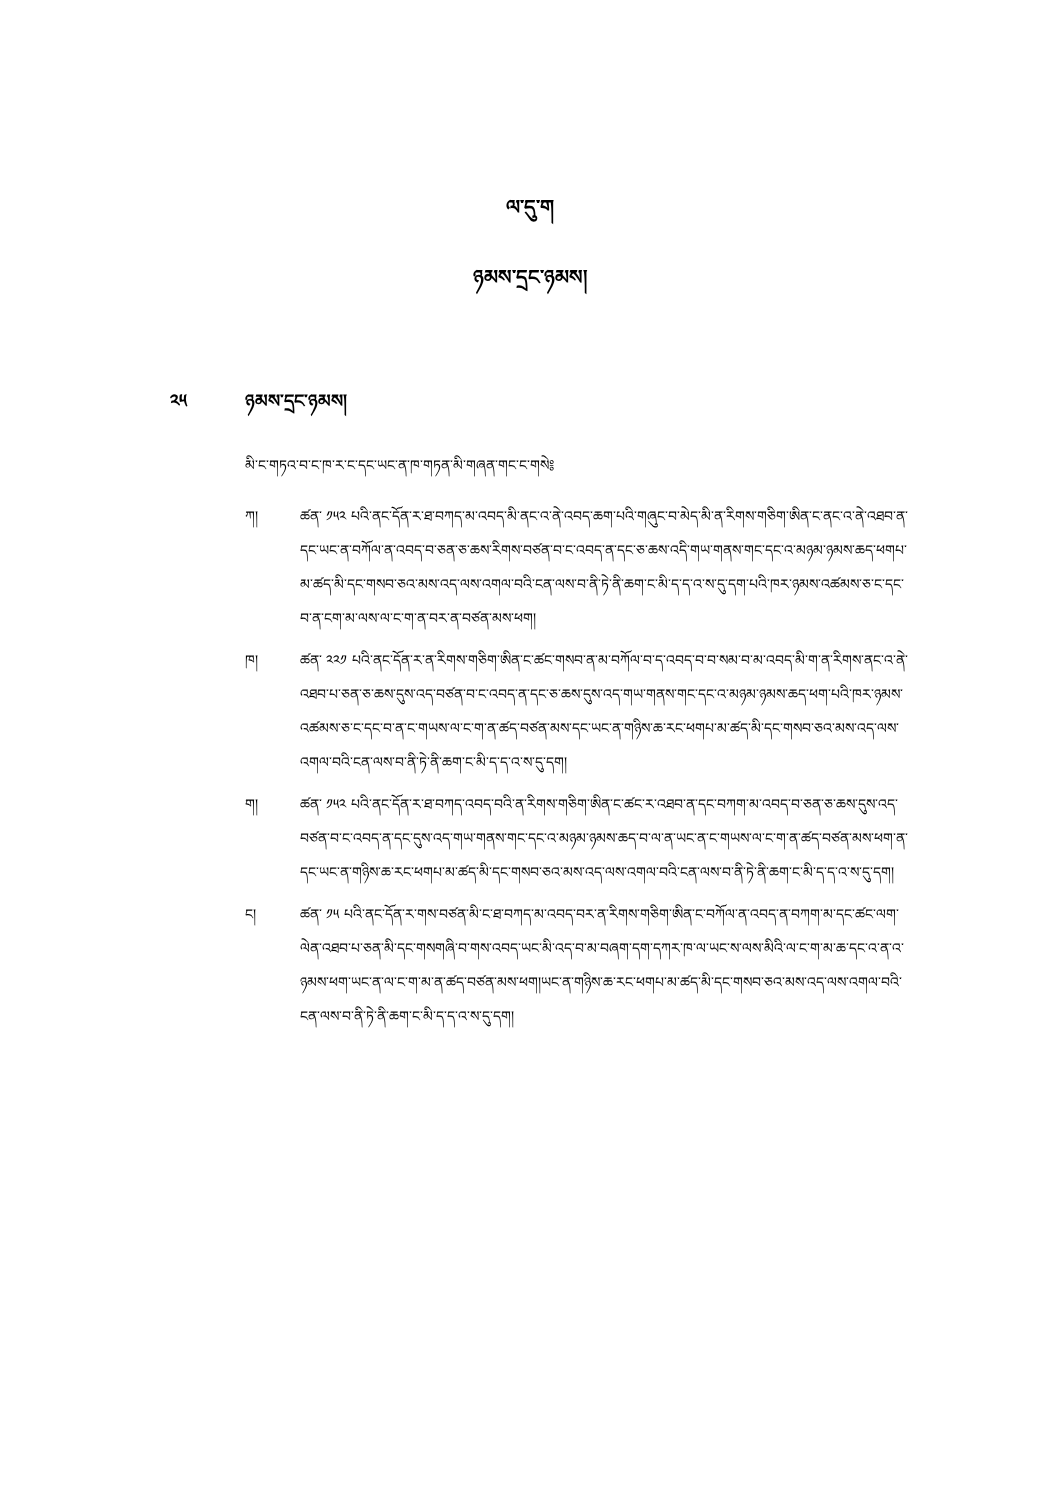ལ་དུ་ག
ཉམས་དྲང་ཉམས།
༢༥ ཉམས་དྲང་ཉམས།
མི་ང་གཏའ་བ་ང་ཁ་ར་ང་དང་ཡང་ན་ཁ་གཏན་མི་གཞན་གང་ང་གསེ༔
ཀ། ཚན་ ༡༥༢ པའི་ནང་དོན་ར་ཐ་བཀད་མ་འབད་མི་ནང་འ་ནེ་འབད་ཆག་པའི་གཞུང་བ་མེད་མི་ན་རིགས་གཅིག་ཨིན་ང་ནང་འ་ནེ་འཐབ་ན་དང་ཡང་ན་བཀོལ་ན་འབད་བ་ཅན་ཅ་ཆས་རིགས་བཙན་བ་ང་འབད་ན་དང་ཅ་ཆས་འདི་གཡ་གནས་གང་དང་འ་མཉམ་ཉམས་ཆད་ཕགཔ་མ་ཚད་མི་དང་གསབ་ཅའ་མས་འད་ལས་འགལ་བའི་ངན་ལས་བ་ནི་ཏེ་ནི་ཆག་ང་མི་ད་ད་འ་ས་དུ་དག་པའི་ཁར་ཉམས་འཚམས་ཅ་ང་དང་བ་ན་ངག་མ་ལས་ལ་ང་ག་ན་བར་ན་བཙན་མས་ཕག།
ཁ། ཚན་ ༢༢༡ པའི་ནང་དོན་ར་ན་རིགས་གཅིག་ཨིན་ང་ཚང་གསབ་ན་མ་བཀོལ་བ་ད་འབད་བ་བ་སམ་བ་མ་འབད་མི་ག་ན་རིགས་ནང་འ་ནེ་འཐབ་པ་ཅན་ཅ་ཆས་དུས་འད་བཙན་བ་ང་འབད་ན་དང་ཅ་ཆས་དུས་འད་གཡ་གནས་གང་དང་འ་མཉམ་ཉམས་ཆད་ཕག་པའི་ཁར་ཉམས་འཚམས་ཅ་ང་དང་བ་ན་ང་གཡས་ལ་ང་ག་ན་ཚད་བཙན་མས་དང་ཡང་ན་གཉིས་ཆ་རང་ཕགཔ་མ་ཚད་མི་དང་གསབ་ཅའ་མས་འད་ལས་འགལ་བའི་ངན་ལས་བ་ནི་ཏེ་ནི་ཆག་ང་མི་ད་ད་འ་ས་དུ་དག།
ག། ཚན་ ༡༥༢ པའི་ནང་དོན་ར་ཐ་བཀད་འབད་བའི་ན་རིགས་གཅིག་ཨིན་ང་ཚང་ར་འཐབ་ན་དང་བཀག་མ་འབད་བ་ཅན་ཅ་ཆས་དུས་འད་བཙན་བ་ང་འབད་ན་དང་དུས་འད་གཡ་གནས་གང་དང་འ་མཉམ་ཉམས་ཆད་བ་ལ་ན་ཡང་ན་ང་གཡས་ལ་ང་ག་ན་ཚད་བཙན་མས་ཕག་ན་དང་ཡང་ན་གཉིས་ཆ་རང་ཕགཔ་མ་ཚད་མི་དང་གསབ་ཅའ་མས་འད་ལས་འགལ་བའི་ངན་ལས་བ་ནི་ཏེ་ནི་ཆག་ང་མི་ད་ད་འ་ས་དུ་དག།
ང། ཚན་ ༡༥ པའི་ནང་དོན་ར་གས་བཙན་མི་ང་ཐ་བཀད་མ་འབད་བར་ན་རིགས་གཅིག་ཨིན་ང་བཀོལ་ན་འབད་ན་བཀག་མ་དང་ཚང་ལག་ལེན་འཐབ་པ་ཅན་མི་དང་གསགཞི་བ་གས་འབད་ཡང་མི་འད་བ་མ་བཞག་དག་དཀར་ཁ་ལ་ཡང་ས་ལས་མིའི་ལ་ང་ག་མ་ཆ་དང་འ་ན་འ་ཉམས་ཕག་ཡང་ན་ལ་ང་ག་མ་ན་ཚད་བཙན་མས་ཕག།ཡང་ན་གཉིས་ཆ་རང་ཕགཔ་མ་ཚད་མི་དང་གསབ་ཅའ་མས་འད་ལས་འགལ་བའི་ངན་ལས་བ་ནི་ཏེ་ནི་ཆག་ང་མི་ད་ད་འ་ས་དུ་དག།